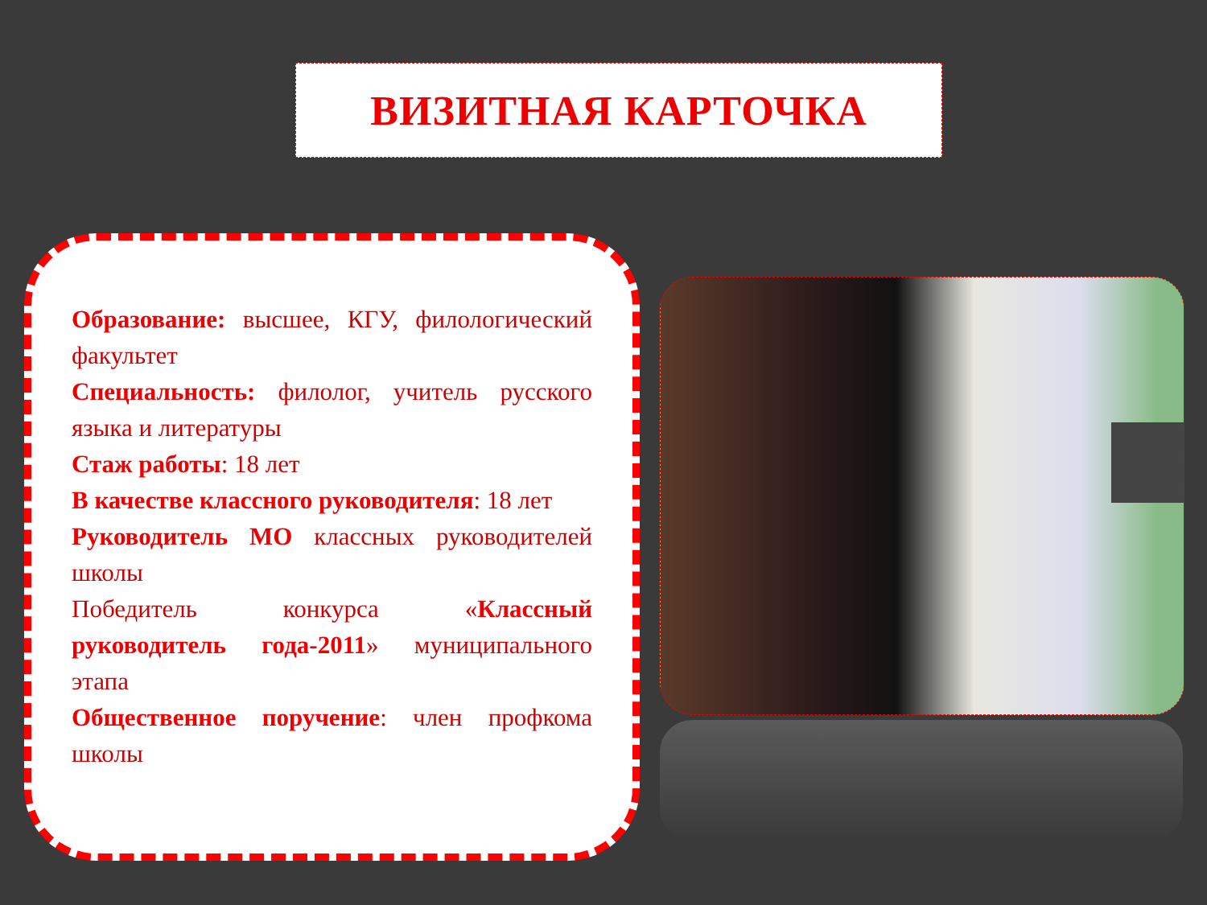ВИЗИТНАЯ КАРТОЧКА
Образование: высшее, КГУ, филологический факультет
Специальность: филолог, учитель русского языка и литературы
Стаж работы: 18 лет
В качестве классного руководителя: 18 лет
Руководитель МО классных руководителей школы
Победитель конкурса «Классный руководитель года-2011» муниципального этапа
Общественное поручение: член профкома школы